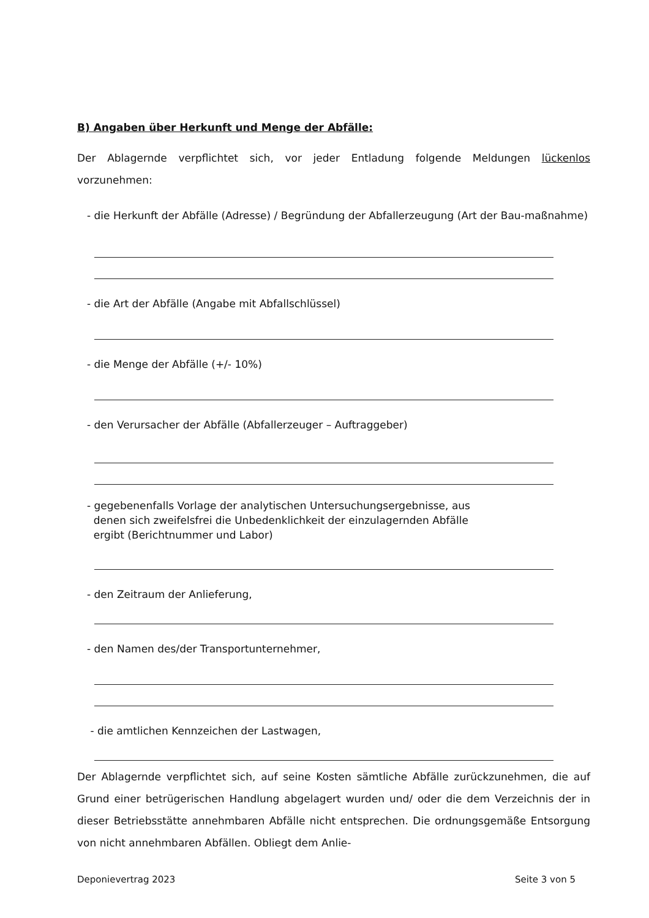B) Angaben über Herkunft und Menge der Abfälle:
Der Ablagernde verpflichtet sich, vor jeder Entladung folgende Meldungen lückenlos vorzunehmen:
- die Herkunft der Abfälle (Adresse) / Begründung der Abfallerzeugung (Art der Bau-maßnahme)
- die Art der Abfälle (Angabe mit Abfallschlüssel)
- die Menge der Abfälle (+/- 10%)
- den Verursacher der Abfälle (Abfallerzeuger – Auftraggeber)
- gegebenenfalls Vorlage der analytischen Untersuchungsergebnisse, aus
denen sich zweifelsfrei die Unbedenklichkeit der einzulagernden Abfälle
ergibt (Berichtnummer und Labor)
- den Zeitraum der Anlieferung,
- den Namen des/der Transportunternehmer,
- die amtlichen Kennzeichen der Lastwagen,
Der Ablagernde verpflichtet sich, auf seine Kosten sämtliche Abfälle zurückzunehmen, die auf Grund einer betrügerischen Handlung abgelagert wurden und/ oder die dem Verzeichnis der in dieser Betriebsstätte annehmbaren Abfälle nicht entsprechen. Die ordnungsgemäße Entsorgung von nicht annehmbaren Abfällen. Obliegt dem Anlie-
Deponievertrag 2023 Seite 3 von 5